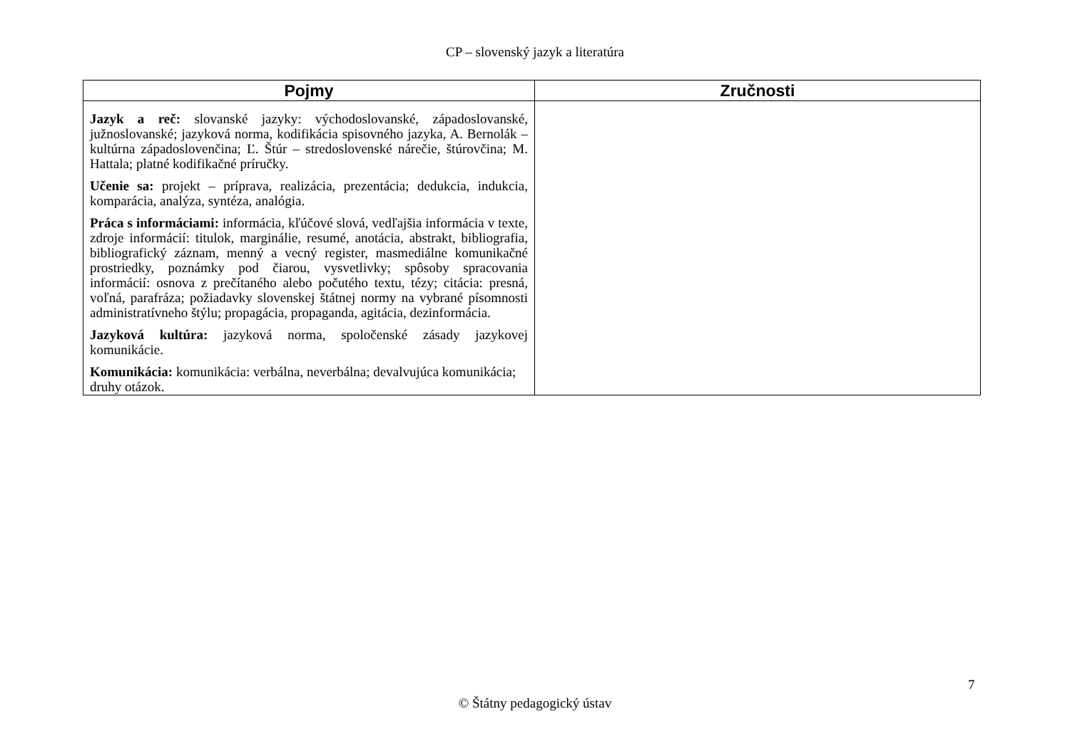CP – slovenský jazyk a literatúra
| Pojmy | Zručnosti |
| --- | --- |
| Jazyk a reč: slovanské jazyky: východoslovanské, západoslovanské, južnoslovanské; jazyková norma, kodifikácia spisovného jazyka, A. Bernolák – kultúrna západoslovenčina; Ľ. Štúr – stredoslovenské nárečie, štúrovčina; M. Hattala; platné kodifikačné príručky. Učenie sa: projekt – príprava, realizácia, prezentácia; dedukcia, indukcia, komparácia, analýza, syntéza, analógia. Práca s informáciami: informácia, kľúčové slová, vedľajšia informácia v texte, zdroje informácií: titulok, marginálie, resumé, anotácia, abstrakt, bibliografia, bibliografický záznam, menný a vecný register, masmediálne komunikačné prostriedky, poznámky pod čiarou, vysvetlivky; spôsoby spracovania informácií: osnova z prečítaného alebo počutého textu, tézy; citácia: presná, voľná, parafráza; požiadavky slovenskej štátnej normy na vybrané písomnosti administratívneho štýlu; propagácia, propaganda, agitácia, dezinformácia. Jazyková kultúra: jazyková norma, spoločenské zásady jazykovej komunikácie. Komunikácia: komunikácia: verbálna, neverbálna; devalvujúca komunikácia; druhy otázok. | |
7
© Štátny pedagogický ústav